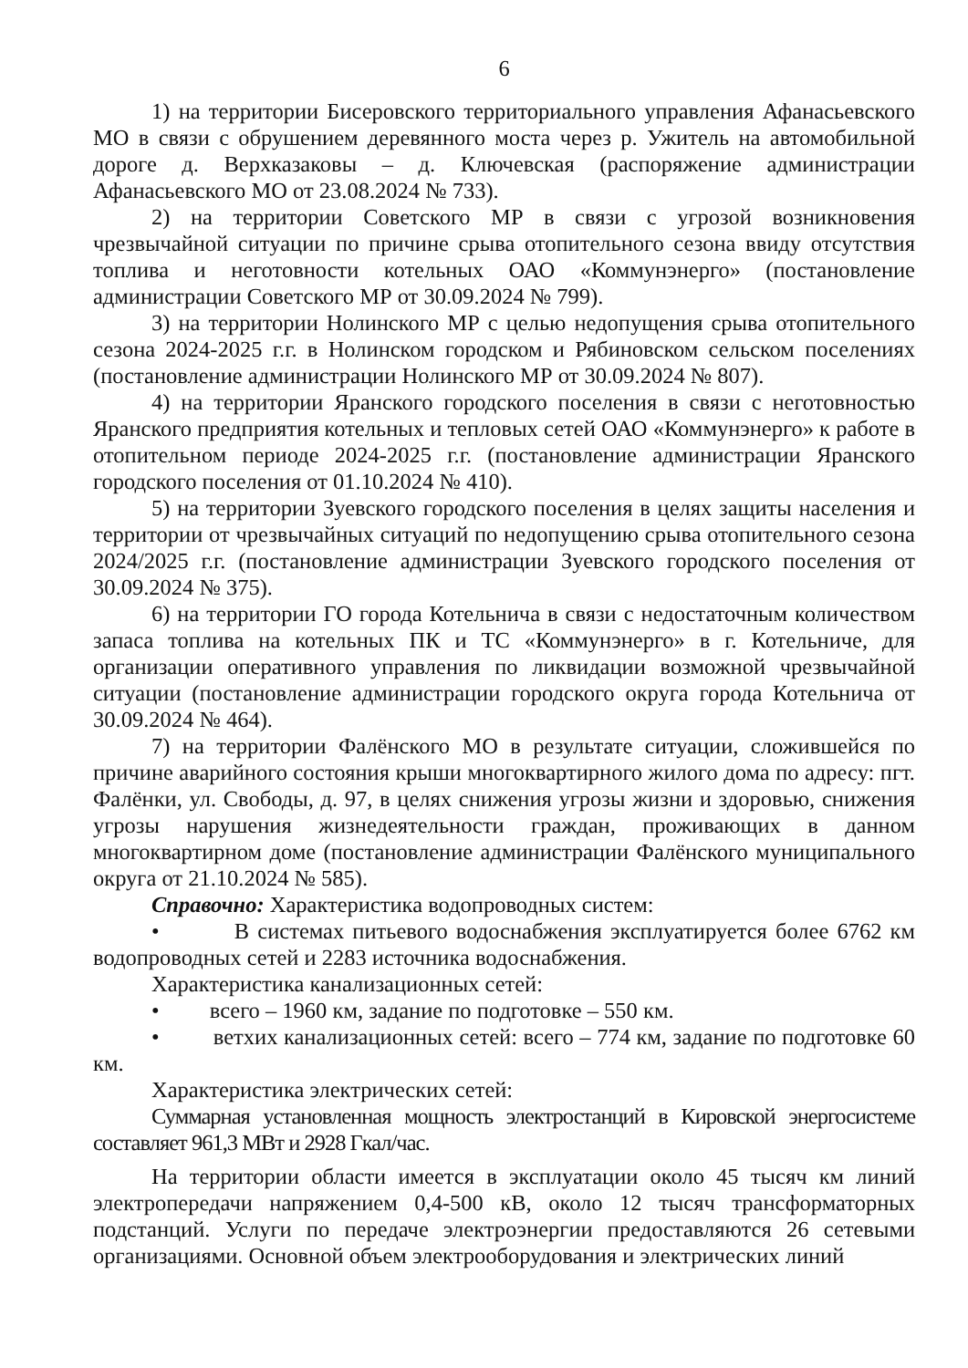6
1) на территории Бисеровского территориального управления Афанасьевского МО в связи с обрушением деревянного моста через р. Ужитель на автомобильной дороге д. Верхказаковы – д. Ключевская (распоряжение администрации Афанасьевского МО от 23.08.2024 № 733).
2) на территории Советского МР в связи с угрозой возникновения чрезвычайной ситуации по причине срыва отопительного сезона ввиду отсутствия топлива и неготовности котельных ОАО «Коммунэнерго» (постановление администрации Советского МР от 30.09.2024 № 799).
3) на территории Нолинского МР с целью недопущения срыва отопительного сезона 2024-2025 г.г. в Нолинском городском и Рябиновском сельском поселениях (постановление администрации Нолинского МР от 30.09.2024 № 807).
4) на территории Яранского городского поселения в связи с неготовностью Яранского предприятия котельных и тепловых сетей ОАО «Коммунэнерго» к работе в отопительном периоде 2024-2025 г.г. (постановление администрации Яранского городского поселения от 01.10.2024 № 410).
5) на территории Зуевского городского поселения в целях защиты населения и территории от чрезвычайных ситуаций по недопущению срыва отопительного сезона 2024/2025 г.г. (постановление администрации Зуевского городского поселения от 30.09.2024 № 375).
6) на территории ГО города Котельнича в связи с недостаточным количеством запаса топлива на котельных ПК и ТС «Коммунэнерго» в г. Котельниче, для организации оперативного управления по ликвидации возможной чрезвычайной ситуации (постановление администрации городского округа города Котельнича от 30.09.2024 № 464).
7) на территории Фалёнского МО в результате ситуации, сложившейся по причине аварийного состояния крыши многоквартирного жилого дома по адресу: пгт. Фалёнки, ул. Свободы, д. 97, в целях снижения угрозы жизни и здоровью, снижения угрозы нарушения жизнедеятельности граждан, проживающих в данном многоквартирном доме (постановление администрации Фалёнского муниципального округа от 21.10.2024 № 585).
Справочно: Характеристика водопроводных систем:
• В системах питьевого водоснабжения эксплуатируется более 6762 км водопроводных сетей и 2283 источника водоснабжения.
Характеристика канализационных сетей:
• всего – 1960 км, задание по подготовке – 550 км.
• ветхих канализационных сетей: всего – 774 км, задание по подготовке 60 км.
Характеристика электрических сетей:
Суммарная установленная мощность электростанций в Кировской энергосистеме составляет 961,3 МВт и 2928 Гкал/час.
На территории области имеется в эксплуатации около 45 тысяч км линий электропередачи напряжением 0,4-500 кВ, около 12 тысяч трансформаторных подстанций. Услуги по передаче электроэнергии предоставляются 26 сетевыми организациями. Основной объем электрооборудования и электрических линий